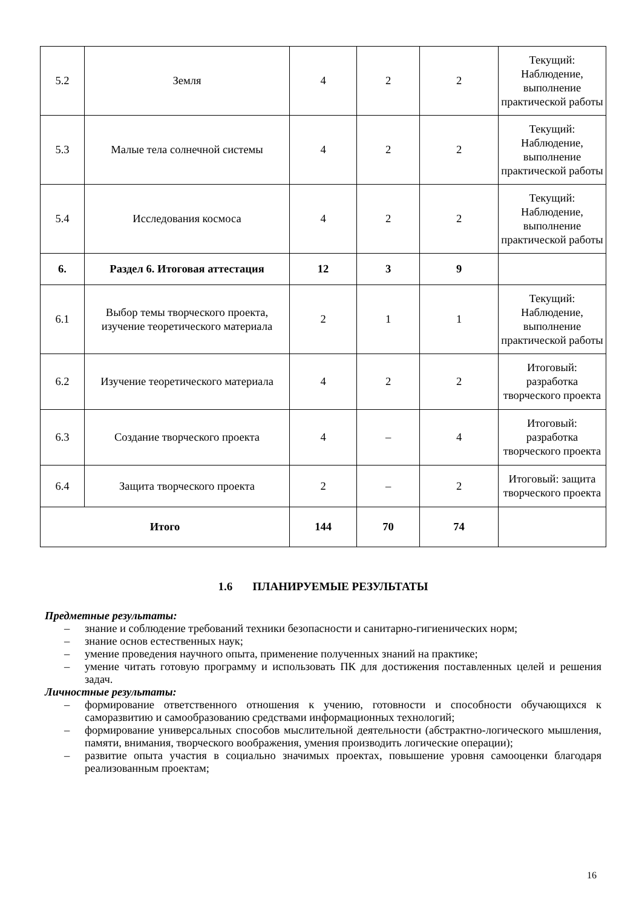| 5.2 | Земля | 4 | 2 | 2 | Текущий: Наблюдение, выполнение практической работы |
| 5.3 | Малые тела солнечной системы | 4 | 2 | 2 | Текущий: Наблюдение, выполнение практической работы |
| 5.4 | Исследования космоса | 4 | 2 | 2 | Текущий: Наблюдение, выполнение практической работы |
| 6. | Раздел 6. Итоговая аттестация | 12 | 3 | 9 | |
| 6.1 | Выбор темы творческого проекта, изучение теоретического материала | 2 | 1 | 1 | Текущий: Наблюдение, выполнение практической работы |
| 6.2 | Изучение теоретического материала | 4 | 2 | 2 | Итоговый: разработка творческого проекта |
| 6.3 | Создание творческого проекта | 4 | – | 4 | Итоговый: разработка творческого проекта |
| 6.4 | Защита творческого проекта | 2 | – | 2 | Итоговый: защита творческого проекта |
| Итого | | 144 | 70 | 74 | |
1.6 ПЛАНИРУЕМЫЕ РЕЗУЛЬТАТЫ
Предметные результаты:
– знание и соблюдение требований техники безопасности и санитарно-гигиенических норм;
– знание основ естественных наук;
– умение проведения научного опыта, применение полученных знаний на практике;
– умение читать готовую программу и использовать ПК для достижения поставленных целей и решения задач.
Личностные результаты:
– формирование ответственного отношения к учению, готовности и способности обучающихся к саморазвитию и самообразованию средствами информационных технологий;
– формирование универсальных способов мыслительной деятельности (абстрактно-логического мышления, памяти, внимания, творческого воображения, умения производить логические операции);
– развитие опыта участия в социально значимых проектах, повышение уровня самооценки благодаря реализованным проектам;
16